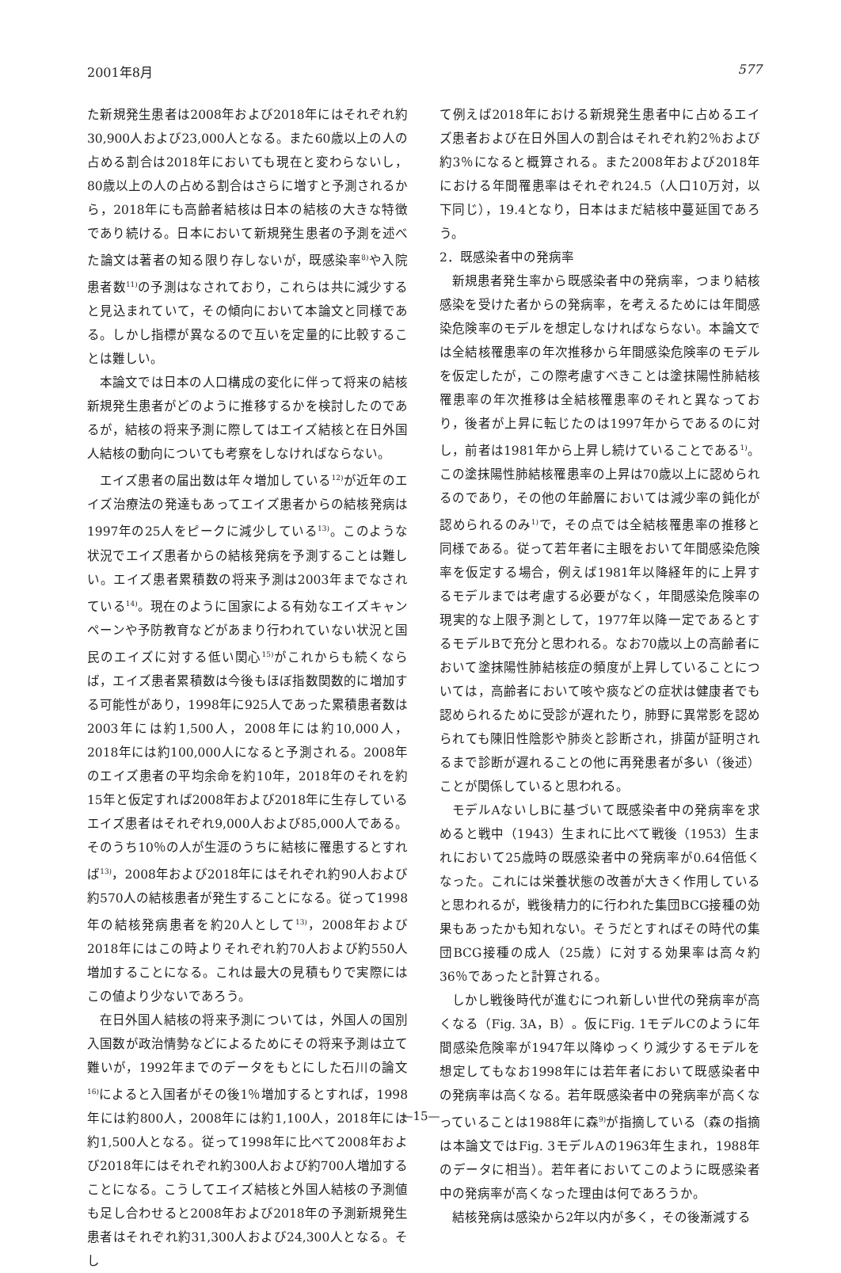2001年8月 577
た新規発生患者は2008年および2018年にはそれぞれ約30,900人および23,000人となる。また60歳以上の人の占める割合は2018年においても現在と変わらないし，80歳以上の人の占める割合はさらに増すと予測されるから，2018年にも高齢者結核は日本の結核の大きな特徴であり続ける。日本において新規発生患者の予測を述べた論文は著者の知る限り存しないが，既感染率<sup>8)</sup>や入院患者数<sup>11)</sup>の予測はなされており，これらは共に減少すると見込まれていて，その傾向において本論文と同様である。しかし指標が異なるので互いを定量的に比較することは難しい。
本論文では日本の人口構成の変化に伴って将来の結核新規発生患者がどのように推移するかを検討したのであるが，結核の将来予測に際してはエイズ結核と在日外国人結核の動向についても考察をしなければならない。
エイズ患者の届出数は年々増加している<sup>12)</sup>が近年のエイズ治療法の発達もあってエイズ患者からの結核発病は1997年の25人をピークに減少している<sup>13)</sup>。このような状況でエイズ患者からの結核発病を予測することは難しい。エイズ患者累積数の将来予測は2003年までなされている<sup>14)</sup>。現在のように国家による有効なエイズキャンペーンや予防教育などがあまり行われていない状況と国民のエイズに対する低い関心<sup>15)</sup>がこれからも続くならば，エイズ患者累積数は今後もほぼ指数関数的に増加する可能性があり，1998年に925人であった累積患者数は2003年には約1,500人，2008年には約10,000人，2018年には約100,000人になると予測される。2008年のエイズ患者の平均余命を約10年，2018年のそれを約15年と仮定すれば2008年および2018年に生存しているエイズ患者はそれぞれ9,000人および85,000人である。そのうち10％の人が生涯のうちに結核に罹患するとすれば<sup>13)</sup>，2008年および2018年にはそれぞれ約90人および約570人の結核患者が発生することになる。従って1998年の結核発病患者を約20人として<sup>13)</sup>，2008年および2018年にはこの時よりそれぞれ約70人および約550人増加することになる。これは最大の見積もりで実際にはこの値より少ないであろう。
在日外国人結核の将来予測については，外国人の国別入国数が政治情勢などによるためにその将来予測は立て難いが，1992年までのデータをもとにした石川の論文<sup>16)</sup>によると入国者がその後1％増加するとすれば，1998年には約800人，2008年には約1,100人，2018年には約1,500人となる。従って1998年に比べて2008年および2018年にはそれぞれ約300人および約700人増加することになる。こうしてエイズ結核と外国人結核の予測値も足し合わせると2008年および2018年の予測新規発生患者はそれぞれ約31,300人および24,300人となる。そし
て例えば2018年における新規発生患者中に占めるエイズ患者および在日外国人の割合はそれぞれ約2％および約3％になると概算される。また2008年および2018年における年間罹患率はそれぞれ24.5（人口10万対，以下同じ），19.4となり，日本はまだ結核中蔓延国であろう。
2．既感染者中の発病率
新規患者発生率から既感染者中の発病率，つまり結核感染を受けた者からの発病率，を考えるためには年間感染危険率のモデルを想定しなければならない。本論文では全結核罹患率の年次推移から年間感染危険率のモデルを仮定したが，この際考慮すべきことは塗抹陽性肺結核罹患率の年次推移は全結核罹患率のそれと異なっており，後者が上昇に転じたのは1997年からであるのに対し，前者は1981年から上昇し続けていることである<sup>1)</sup>。この塗抹陽性肺結核罹患率の上昇は70歳以上に認められるのであり，その他の年齢層においては減少率の鈍化が認められるのみ<sup>1)</sup>で，その点では全結核罹患率の推移と同様である。従って若年者に主眼をおいて年間感染危険率を仮定する場合，例えば1981年以降経年的に上昇するモデルまでは考慮する必要がなく，年間感染危険率の現実的な上限予測として，1977年以降一定であるとするモデルBで充分と思われる。なお70歳以上の高齢者において塗抹陽性肺結核症の頻度が上昇していることについては，高齢者において咳や痰などの症状は健康者でも認められるために受診が遅れたり，肺野に異常影を認められても陳旧性陰影や肺炎と診断され，排菌が証明されるまで診断が遅れることの他に再発患者が多い（後述）ことが関係していると思われる。
モデルAないしBに基づいて既感染者中の発病率を求めると戦中（1943）生まれに比べて戦後（1953）生まれにおいて25歳時の既感染者中の発病率が0.64倍低くなった。これには栄養状態の改善が大きく作用していると思われるが，戦後精力的に行われた集団BCG接種の効果もあったかも知れない。そうだとすればその時代の集団BCG接種の成人（25歳）に対する効果率は高々約36％であったと計算される。
しかし戦後時代が進むにつれ新しい世代の発病率が高くなる（Fig. 3A，B）。仮にFig. 1モデルCのように年間感染危険率が1947年以降ゆっくり減少するモデルを想定してもなお1998年には若年者において既感染者中の発病率は高くなる。若年既感染者中の発病率が高くなっていることは1988年に森<sup>9)</sup>が指摘している（森の指摘は本論文ではFig. 3モデルAの1963年生まれ，1988年のデータに相当）。若年者においてこのように既感染者中の発病率が高くなった理由は何であろうか。
結核発病は感染から2年以内が多く，その後漸減する
—15—